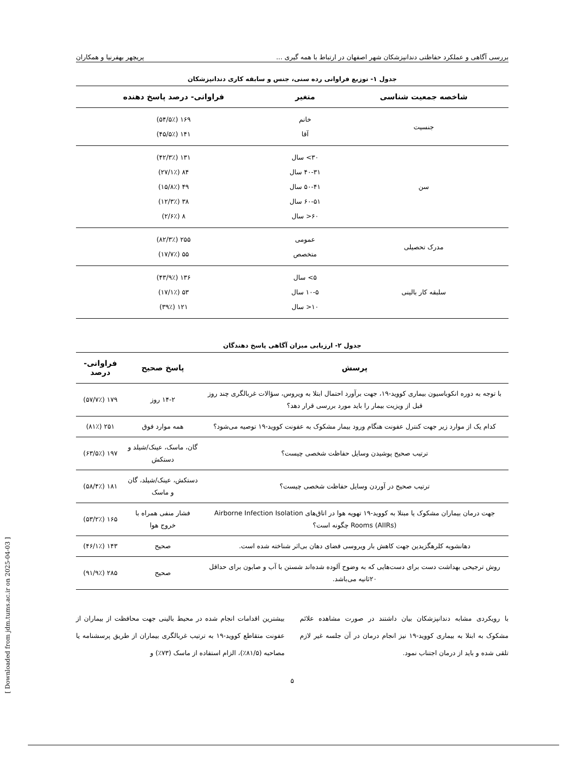بررسی آگاهی و عملکرد حفاظتی دندانپزشکان شهر اصفهان در ارتباط با همه گیری ... پریچهر بهفرنیا و همکاران
جدول ۱- توزیع فراوانی رده سنی، جنس و سابقه کاری دندانپزشکان
| شاخصه جمعیت شناسی | متغیر | فراوانی- درصد پاسخ دهنده |
| --- | --- | --- |
| جنسیت | خانم آقا | ۱۶۹ (۵۴/۵٪) ۱۴۱ (۴۵/۵٪) |
| سن | ۳۰> سال ۴۰-۳۱ سال ۵۰-۴۱ سال ۶۰-۵۱ سال ۶۰< سال | ۱۳۱ (۴۲/۳٪) ۸۴ (۲۷/۱٪) ۴۹ (۱۵/۸٪) ۳۸ (۱۲/۳٪) ۸ (۲/۶٪) |
| مدرک تحصیلی | عمومی متخصص | ۲۵۵ (۸۲/۳٪) ۵۵ (۱۷/۷٪) |
| سلبقه کار بالینی | ۵> سال ۱۰-۵ سال ۱۰< سال | ۱۳۶ (۴۳/۹٪) ۵۳ (۱۷/۱٪) ۱۲۱ (۳۹٪) |
جدول ۲- ارزیابی میزان آگاهی پاسخ دهندگان
| پرسش | پاسخ صحیح | فراوانی- درصد |
| --- | --- | --- |
| با توجه به دوره انکوباسیون بیماری کووید-۱۹، جهت برآورد احتمال ابتلا به ویروس، سؤالات غربالگری چند روز قبل از ویزیت بیمار را باید مورد بررسی قرار دهد؟ | ۱۴-۲ روز | ۱۷۹ (۵۷/۷٪) |
| کدام یک از موارد زیر جهت کنترل عفونت هنگام ورود بیمار مشکوک به عفونت کووید-۱۹ توصیه می‌شود؟ | همه موارد فوق | ۲۵۱ (۸۱٪) |
| ترتیب صحیح پوشیدن وسایل حفاظت شخصی چیست؟ | گان، ماسک، عینک/شیلد و دستکش | ۱۹۷ (۶۳/۵٪) |
| ترتیب صحیح در آوردن وسایل حفاظت شخصی چیست؟ | دستکش، عینک/شیلد، گان و ماسک | ۱۸۱ (۵۸/۴٪) |
| جهت درمان بیماران مشکوک یا مبتلا به کووید-۱۹ تهویه هوا در اتاق‌های Airborne Infection Isolation Rooms (AIIRs) چگونه است؟ | فشار منفی همراه با خروج هوا | ۱۶۵ (۵۳/۲٪) |
| دهانشویه کلرهگزیدین جهت کاهش بار ویروسی فضای دهان بی‌اثر شناخته شده است. | صحیح | ۱۴۳ (۴۶/۱٪) |
| روش ترجیحی بهداشت دست برای دست‌هایی که به وضوح آلوده شده‌اند شستن با آب و صابون برای حداقل ۲۰ثانیه می‌باشد. | صحیح | ۲۸۵ (۹۱/۹٪) |
با رویکردی مشابه دندانپزشکان بیان داشتند در صورت مشاهده علائم مشکوک به ابتلا به بیماری کووید-۱۹ نیز انجام درمان در آن جلسه غیر لازم تلقی شده و باید از درمان اجتناب نمود.
بیشترین اقدامات انجام شده در محیط بالینی جهت محافظت از بیماران از عفونت متقاطع کووید-۱۹ به ترتیب غربالگری بیماران از طریق پرسشنامه یا مصاحبه (۸۱/۵٪)، الزام استفاده از ماسک (۷۳٪) و
۵
[ Downloaded from jdm.tums.ac.ir on 2025-04-03 ]